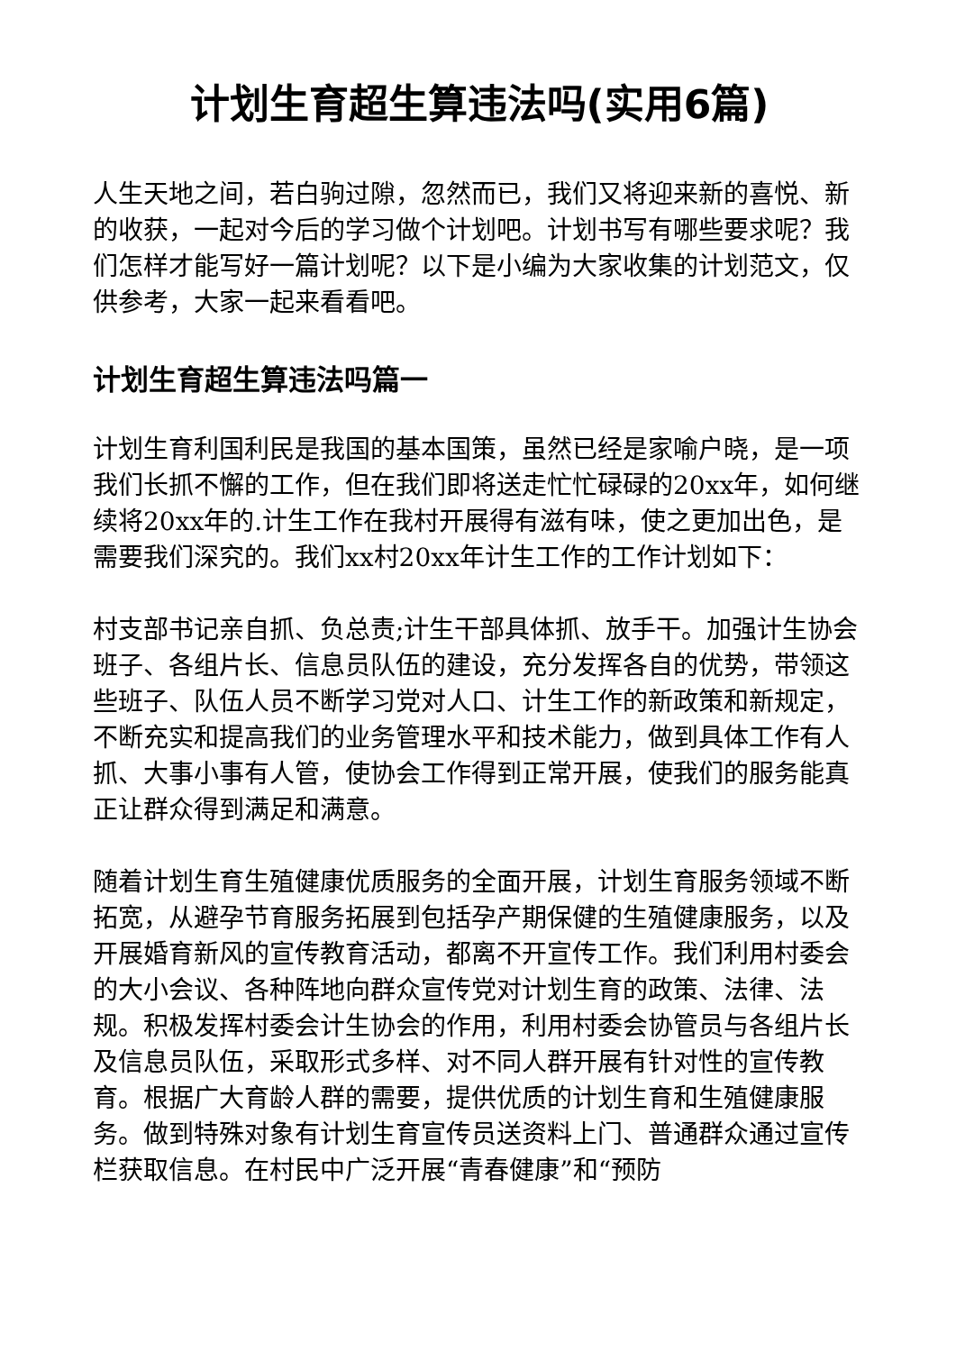计划生育超生算违法吗(实用6篇)
人生天地之间，若白驹过隙，忽然而已，我们又将迎来新的喜悦、新的收获，一起对今后的学习做个计划吧。计划书写有哪些要求呢？我们怎样才能写好一篇计划呢？以下是小编为大家收集的计划范文，仅供参考，大家一起来看看吧。
计划生育超生算违法吗篇一
计划生育利国利民是我国的基本国策，虽然已经是家喻户晓，是一项我们长抓不懈的工作，但在我们即将送走忙忙碌碌的20xx年，如何继续将20xx年的.计生工作在我村开展得有滋有味，使之更加出色，是需要我们深究的。我们xx村20xx年计生工作的工作计划如下：
村支部书记亲自抓、负总责;计生干部具体抓、放手干。加强计生协会班子、各组片长、信息员队伍的建设，充分发挥各自的优势，带领这些班子、队伍人员不断学习党对人口、计生工作的新政策和新规定，不断充实和提高我们的业务管理水平和技术能力，做到具体工作有人抓、大事小事有人管，使协会工作得到正常开展，使我们的服务能真正让群众得到满足和满意。
随着计划生育生殖健康优质服务的全面开展，计划生育服务领域不断拓宽，从避孕节育服务拓展到包括孕产期保健的生殖健康服务，以及开展婚育新风的宣传教育活动，都离不开宣传工作。我们利用村委会的大小会议、各种阵地向群众宣传党对计划生育的政策、法律、法规。积极发挥村委会计生协会的作用，利用村委会协管员与各组片长及信息员队伍，采取形式多样、对不同人群开展有针对性的宣传教育。根据广大育龄人群的需要，提供优质的计划生育和生殖健康服务。做到特殊对象有计划生育宣传员送资料上门、普通群众通过宣传栏获取信息。在村民中广泛开展“青春健康”和“预防